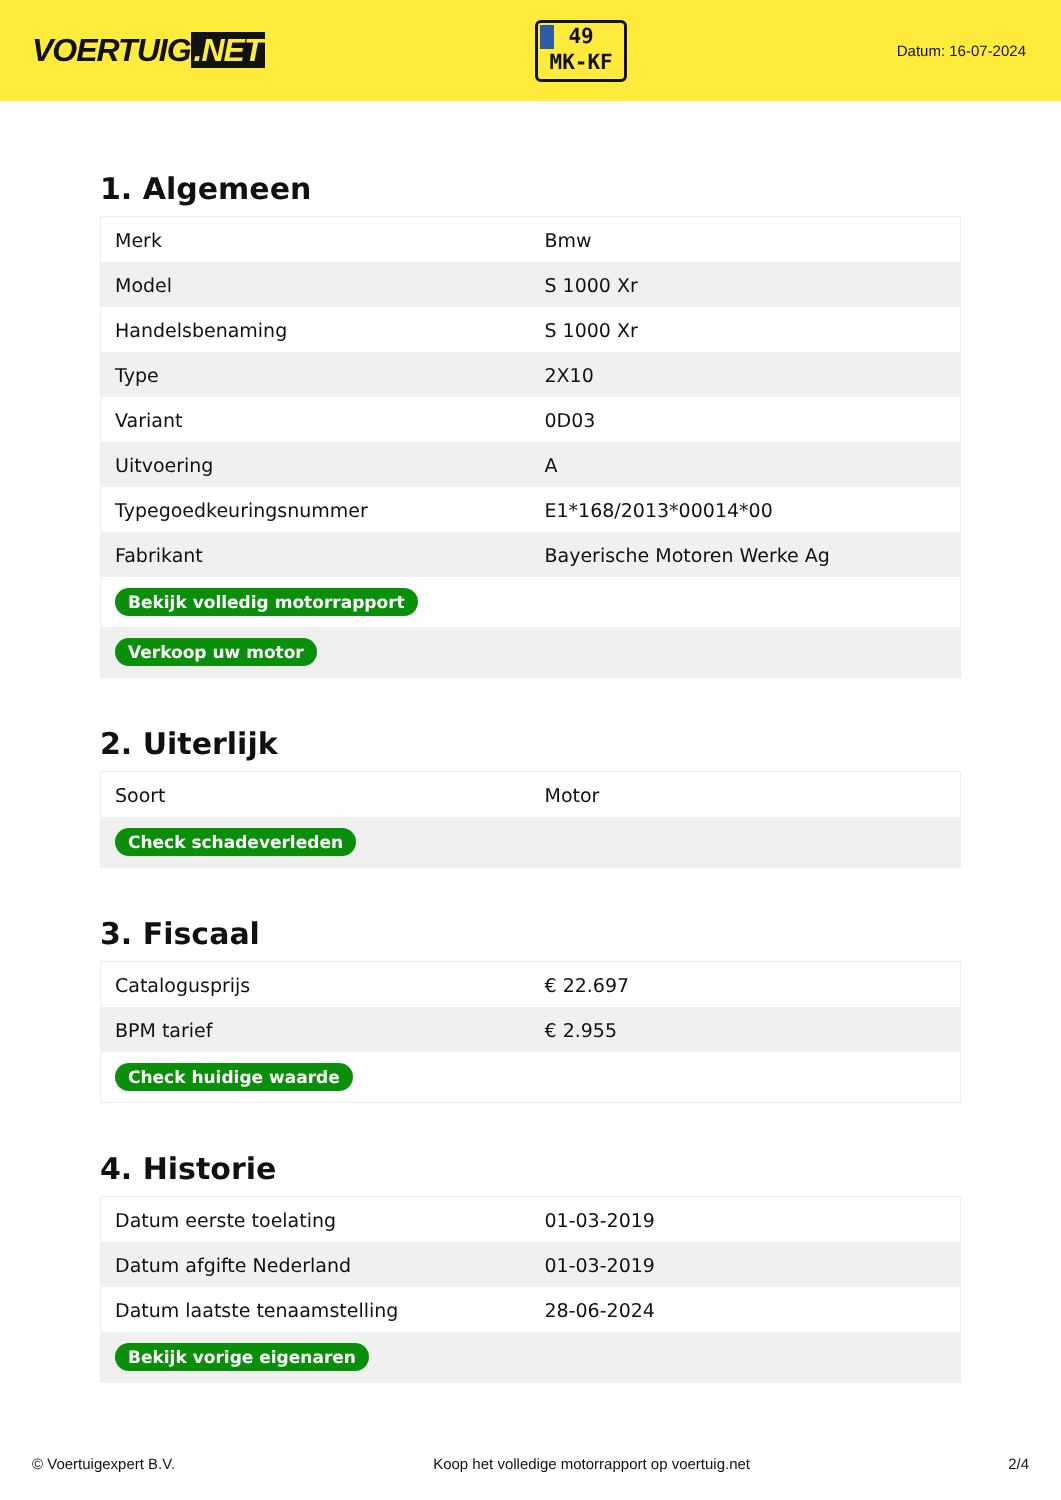VOERTUIG.NET
49
MK-KF
Datum: 16-07-2024
1. Algemeen
| Merk | Bmw |
| Model | S 1000 Xr |
| Handelsbenaming | S 1000 Xr |
| Type | 2X10 |
| Variant | 0D03 |
| Uitvoering | A |
| Typegoedkeuringsnummer | E1*168/2013*00014*00 |
| Fabrikant | Bayerische Motoren Werke Ag |
| Bekijk volledig motorrapport | |
| Verkoop uw motor | |
2. Uiterlijk
| Soort | Motor |
| Check schadeverleden | |
3. Fiscaal
| Catalogusprijs | € 22.697 |
| BPM tarief | € 2.955 |
| Check huidige waarde | |
4. Historie
| Datum eerste toelating | 01-03-2019 |
| Datum afgifte Nederland | 01-03-2019 |
| Datum laatste tenaamstelling | 28-06-2024 |
| Bekijk vorige eigenaren | |
© Voertuigexpert B.V. Koop het volledige motorrapport op voertuig.net 2/4